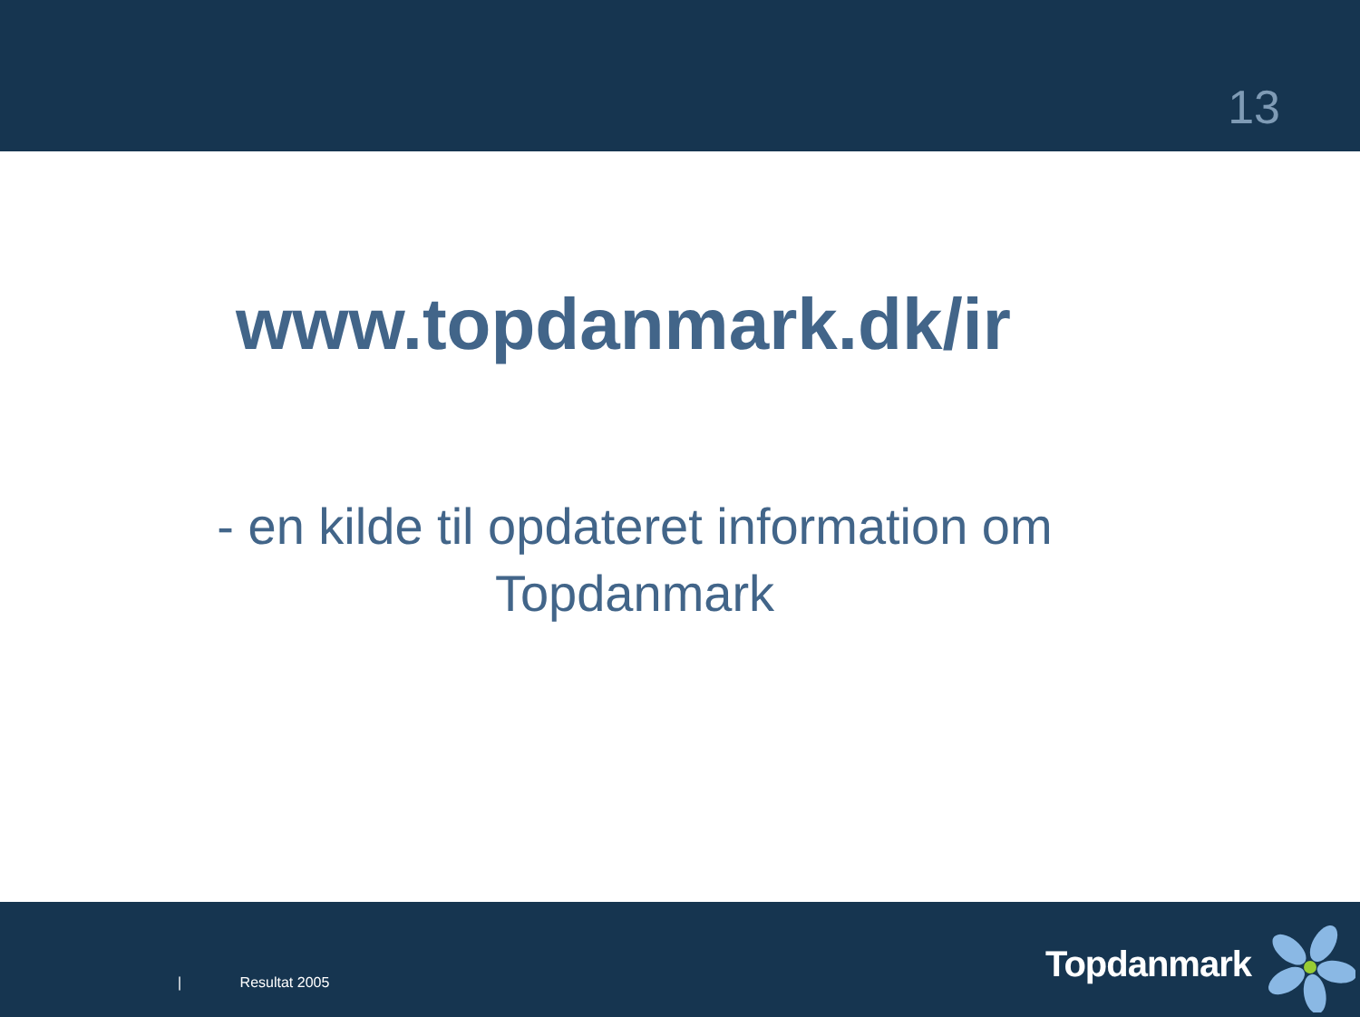13
www.topdanmark.dk/ir
- en kilde til opdateret information om
Topdanmark
| Resultat 2005 Topdanmark